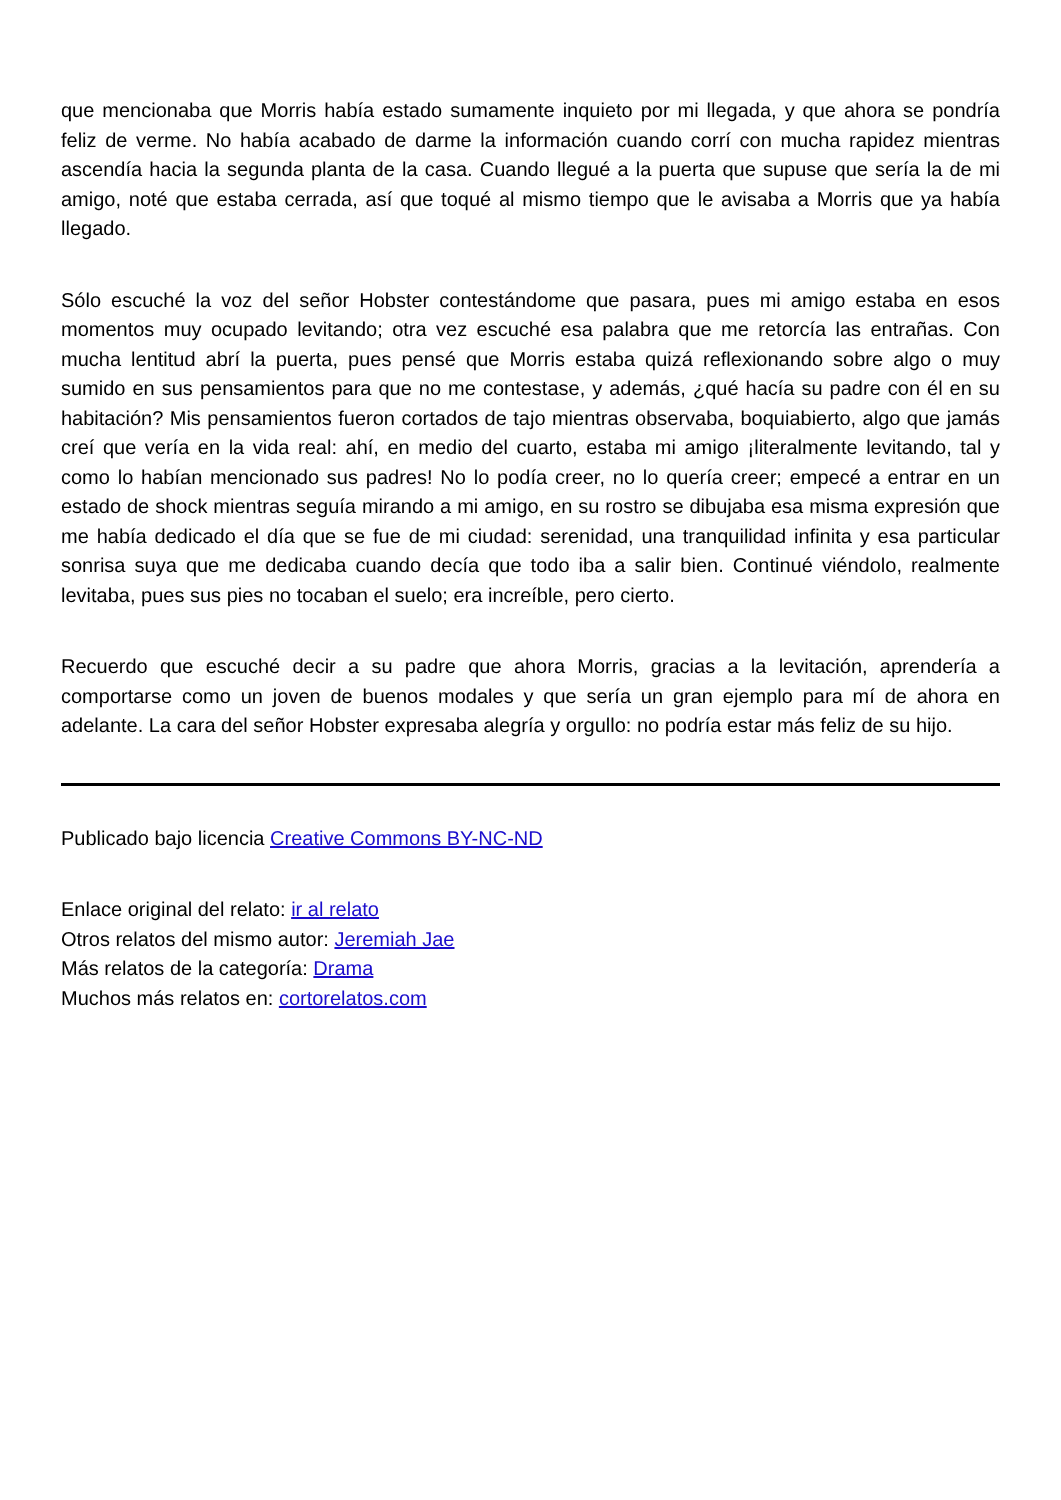que mencionaba que Morris había estado sumamente inquieto por mi llegada, y que ahora se pondría feliz de verme. No había acabado de darme la información cuando corrí con mucha rapidez mientras ascendía hacia la segunda planta de la casa. Cuando llegué a la puerta que supuse que sería la de mi amigo, noté que estaba cerrada, así que toqué al mismo tiempo que le avisaba a Morris que ya había llegado.
Sólo escuché la voz del señor Hobster contestándome que pasara, pues mi amigo estaba en esos momentos muy ocupado levitando; otra vez escuché esa palabra que me retorcía las entrañas. Con mucha lentitud abrí la puerta, pues pensé que Morris estaba quizá reflexionando sobre algo o muy sumido en sus pensamientos para que no me contestase, y además, ¿qué hacía su padre con él en su habitación? Mis pensamientos fueron cortados de tajo mientras observaba, boquiabierto, algo que jamás creí que vería en la vida real: ahí, en medio del cuarto, estaba mi amigo ¡literalmente levitando, tal y como lo habían mencionado sus padres! No lo podía creer, no lo quería creer; empecé a entrar en un estado de shock mientras seguía mirando a mi amigo, en su rostro se dibujaba esa misma expresión que me había dedicado el día que se fue de mi ciudad: serenidad, una tranquilidad infinita y esa particular sonrisa suya que me dedicaba cuando decía que todo iba a salir bien. Continué viéndolo, realmente levitaba, pues sus pies no tocaban el suelo; era increíble, pero cierto.
Recuerdo que escuché decir a su padre que ahora Morris, gracias a la levitación, aprendería a comportarse como un joven de buenos modales y que sería un gran ejemplo para mí de ahora en adelante. La cara del señor Hobster expresaba alegría y orgullo: no podría estar más feliz de su hijo.
Publicado bajo licencia Creative Commons BY-NC-ND
Enlace original del relato: ir al relato
Otros relatos del mismo autor: Jeremiah Jae
Más relatos de la categoría: Drama
Muchos más relatos en: cortorelatos.com